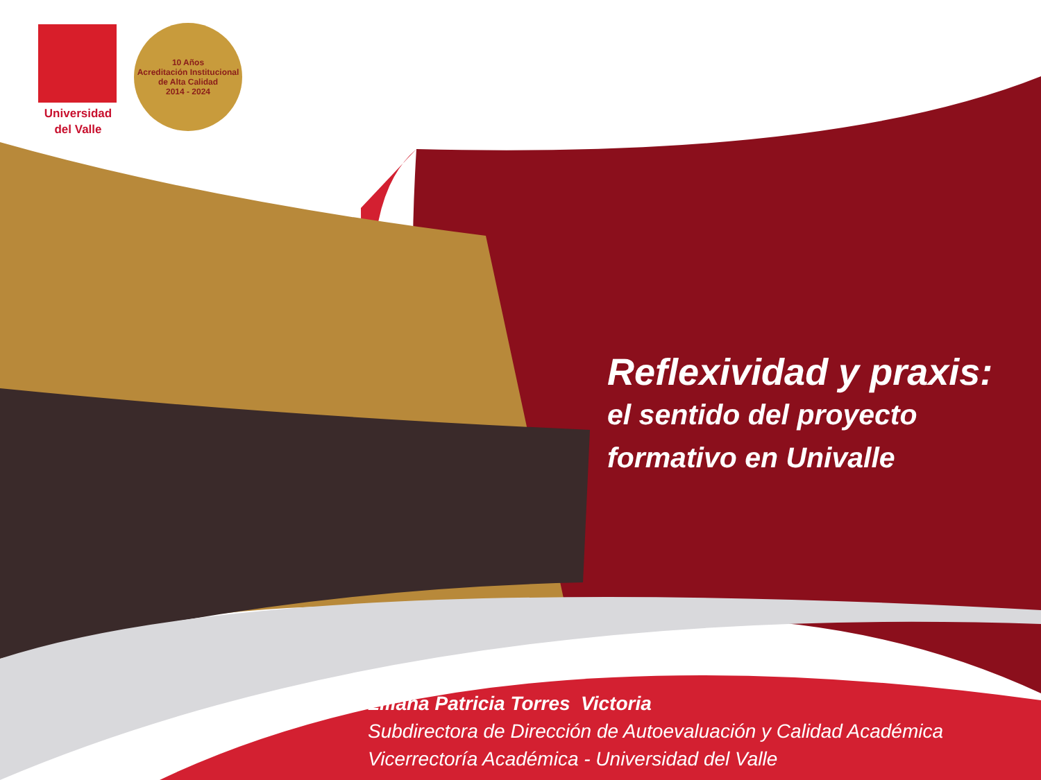Universidad
del Valle
10 Años
Acreditación Institucional
de Alta Calidad
2014 - 2024
Reflexividad y praxis:
el sentido del proyecto
formativo en Univalle
Liliana Patricia Torres Victoria
Subdirectora de Dirección de Autoevaluación y Calidad Académica
Vicerrectoría Académica - Universidad del Valle